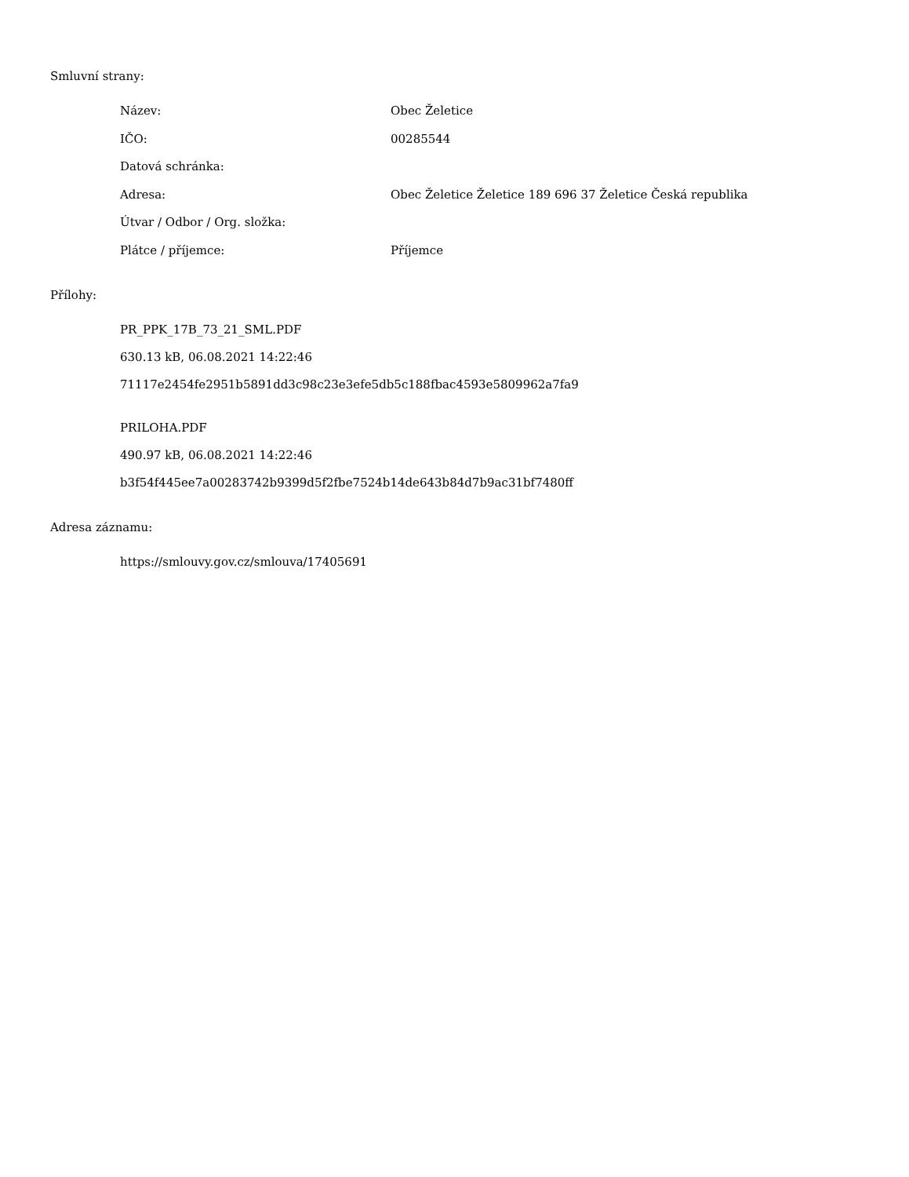Smluvní strany:
| Název: | Obec Želetice |
| IČO: | 00285544 |
| Datová schránka: | |
| Adresa: | Obec Želetice Želetice 189 696 37 Želetice Česká republika |
| Útvar / Odbor / Org. složka: | |
| Plátce / příjemce: | Příjemce |
Přílohy:
PR_PPK_17B_73_21_SML.PDF
630.13 kB, 06.08.2021 14:22:46
71117e2454fe2951b5891dd3c98c23e3efe5db5c188fbac4593e5809962a7fa9
PRILOHA.PDF
490.97 kB, 06.08.2021 14:22:46
b3f54f445ee7a00283742b9399d5f2fbe7524b14de643b84d7b9ac31bf7480ff
Adresa záznamu:
https://smlouvy.gov.cz/smlouva/17405691